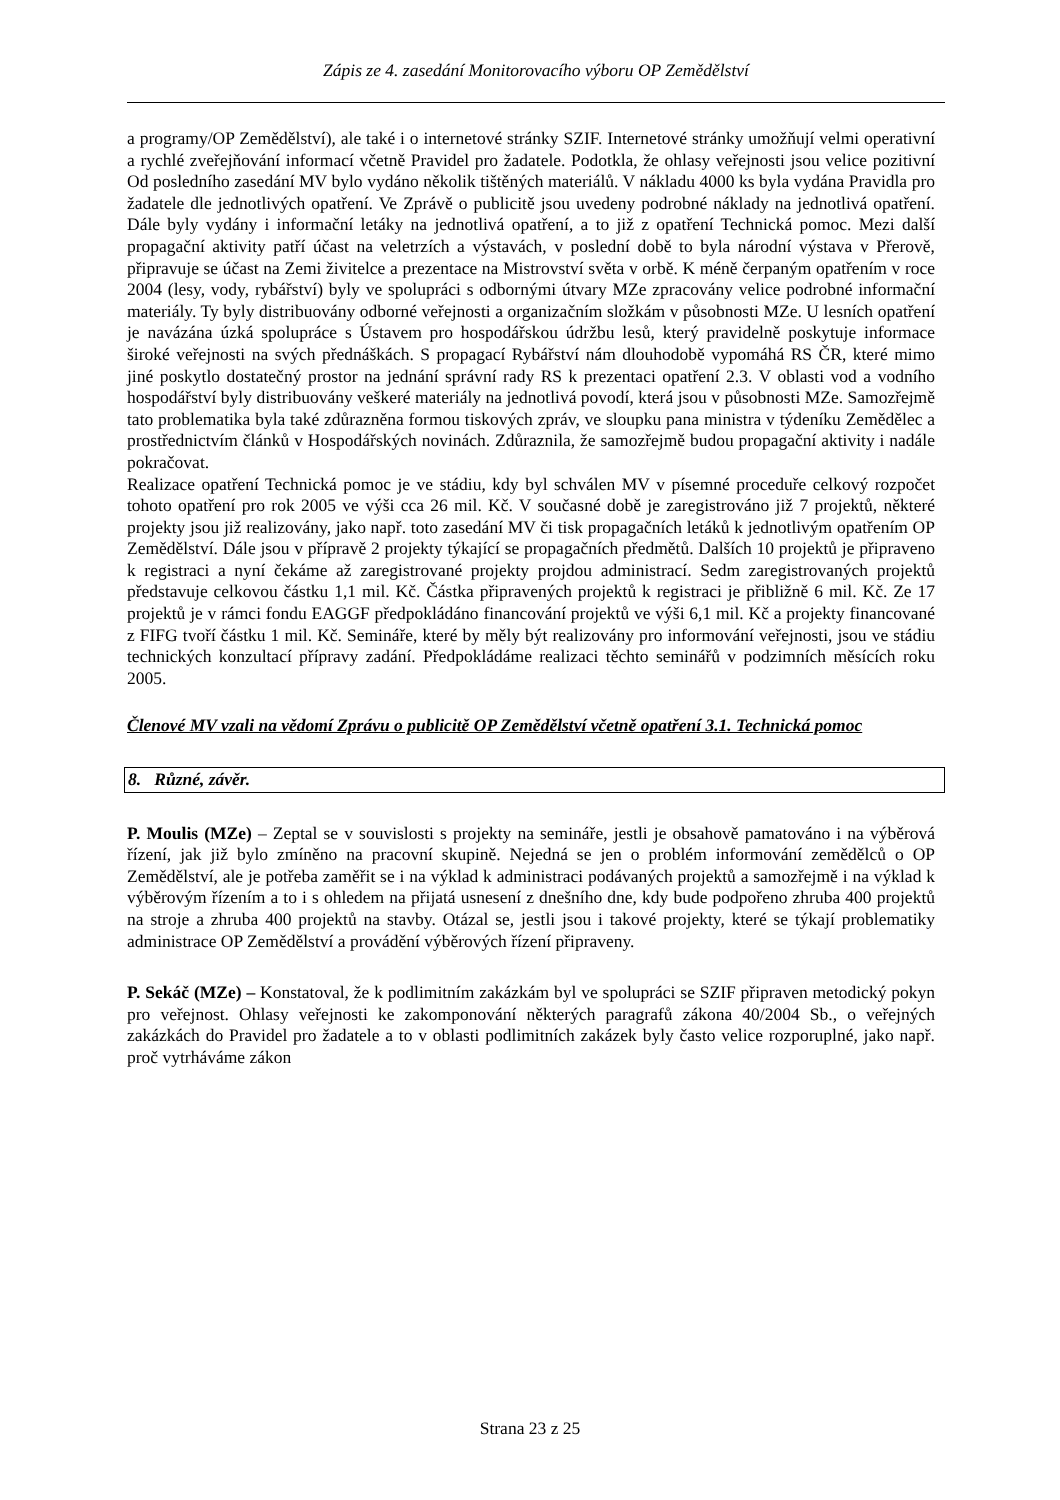Zápis ze 4. zasedání Monitorovacího výboru OP Zemědělství
a programy/OP Zemědělství), ale také i o internetové stránky SZIF. Internetové stránky umožňují velmi operativní a rychlé zveřejňování informací včetně Pravidel pro žadatele. Podotkla, že ohlasy veřejnosti jsou velice pozitivní Od posledního zasedání MV bylo vydáno několik tištěných materiálů. V nákladu 4000 ks byla vydána Pravidla pro žadatele dle jednotlivých opatření. Ve Zprávě o publicitě jsou uvedeny podrobné náklady na jednotlivá opatření. Dále byly vydány i informační letáky na jednotlivá opatření, a to již z opatření Technická pomoc. Mezi další propagační aktivity patří účast na veletrzích a výstavách, v poslední době to byla národní výstava v Přerově, připravuje se účast na Zemi živitelce a prezentace na Mistrovství světa v orbě. K méně čerpaným opatřením v roce 2004 (lesy, vody, rybářství) byly ve spolupráci s odbornými útvary MZe zpracovány velice podrobné informační materiály. Ty byly distribuovány odborné veřejnosti a organizačním složkám v působnosti MZe. U lesních opatření je navázána úzká spolupráce s Ústavem pro hospodářskou údržbu lesů, který pravidelně poskytuje informace široké veřejnosti na svých přednáškách. S propagací Rybářství nám dlouhodobě vypomáhá RS ČR, které mimo jiné poskytlo dostatečný prostor na jednání správní rady RS k prezentaci opatření 2.3. V oblasti vod a vodního hospodářství byly distribuovány veškeré materiály na jednotlivá povodí, která jsou v působnosti MZe. Samozřejmě tato problematika byla také zdůrazněna formou tiskových zpráv, ve sloupku pana ministra v týdeníku Zemědělec a prostřednictvím článků v Hospodářských novinách. Zdůraznila, že samozřejmě budou propagační aktivity i nadále pokračovat.
Realizace opatření Technická pomoc je ve stádiu, kdy byl schválen MV v písemné proceduře celkový rozpočet tohoto opatření pro rok 2005 ve výši cca 26 mil. Kč. V současné době je zaregistrováno již 7 projektů, některé projekty jsou již realizovány, jako např. toto zasedání MV či tisk propagačních letáků k jednotlivým opatřením OP Zemědělství. Dále jsou v přípravě 2 projekty týkající se propagačních předmětů. Dalších 10 projektů je připraveno k registraci a nyní čekáme až zaregistrované projekty projdou administrací. Sedm zaregistrovaných projektů představuje celkovou částku 1,1 mil. Kč. Částka připravených projektů k registraci je přibližně 6 mil. Kč. Ze 17 projektů je v rámci fondu EAGGF předpokládáno financování projektů ve výši 6,1 mil. Kč a projekty financované z FIFG tvoří částku 1 mil. Kč. Semináře, které by měly být realizovány pro informování veřejnosti, jsou ve stádiu technických konzultací přípravy zadání. Předpokládáme realizaci těchto seminářů v podzimních měsících roku 2005.
Členové MV vzali na vědomí Zprávu o publicitě OP Zemědělství včetně opatření 3.1. Technická pomoc
8. Různé, závěr.
P. Moulis (MZe) – Zeptal se v souvislosti s projekty na semináře, jestli je obsahově pamatováno i na výběrová řízení, jak již bylo zmíněno na pracovní skupině. Nejedná se jen o problém informování zemědělců o OP Zemědělství, ale je potřeba zaměřit se i na výklad k administraci podávaných projektů a samozřejmě i na výklad k výběrovým řízením a to i s ohledem na přijatá usnesení z dnešního dne, kdy bude podpořeno zhruba 400 projektů na stroje a zhruba 400 projektů na stavby. Otázal se, jestli jsou i takové projekty, které se týkají problematiky administrace OP Zemědělství a provádění výběrových řízení připraveny.
P. Sekáč (MZe) – Konstatoval, že k podlimitním zakázkám byl ve spolupráci se SZIF připraven metodický pokyn pro veřejnost. Ohlasy veřejnosti ke zakomponování některých paragrafů zákona 40/2004 Sb., o veřejných zakázkách do Pravidel pro žadatele a to v oblasti podlimitních zakázek byly často velice rozporuplné, jako např. proč vytrháváme zákon
Strana 23 z 25